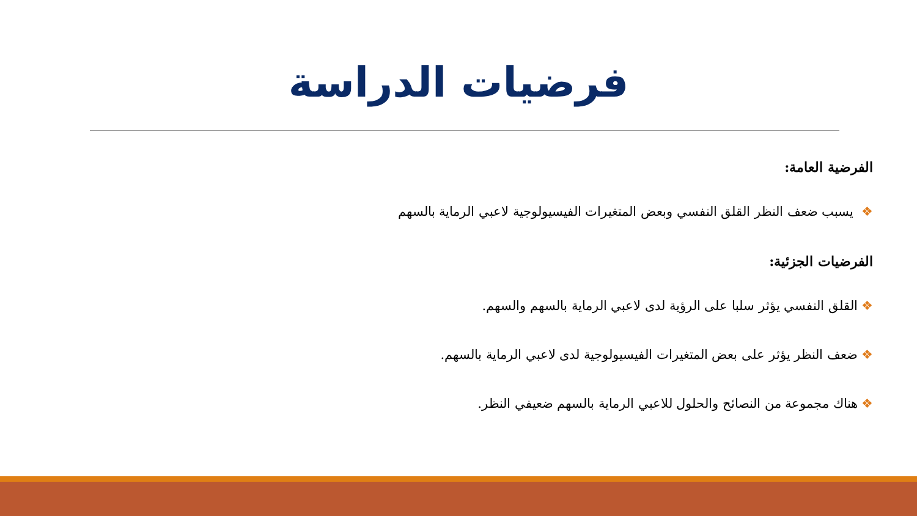فرضيات الدراسة
الفرضية العامة:
❖ يسبب ضعف النظر القلق النفسي وبعض المتغيرات الفيسيولوجية لاعبي الرماية بالسهم
الفرضيات الجزئية:
❖القلق النفسي يؤثر سلبا على الرؤية لدى لاعبي الرماية بالسهم والسهم.
❖ضعف النظر يؤثر على بعض المتغيرات الفيسيولوجية لدى لاعبي الرماية بالسهم.
❖هناك مجموعة من النصائح والحلول للاعبي الرماية بالسهم ضعيفي النظر.